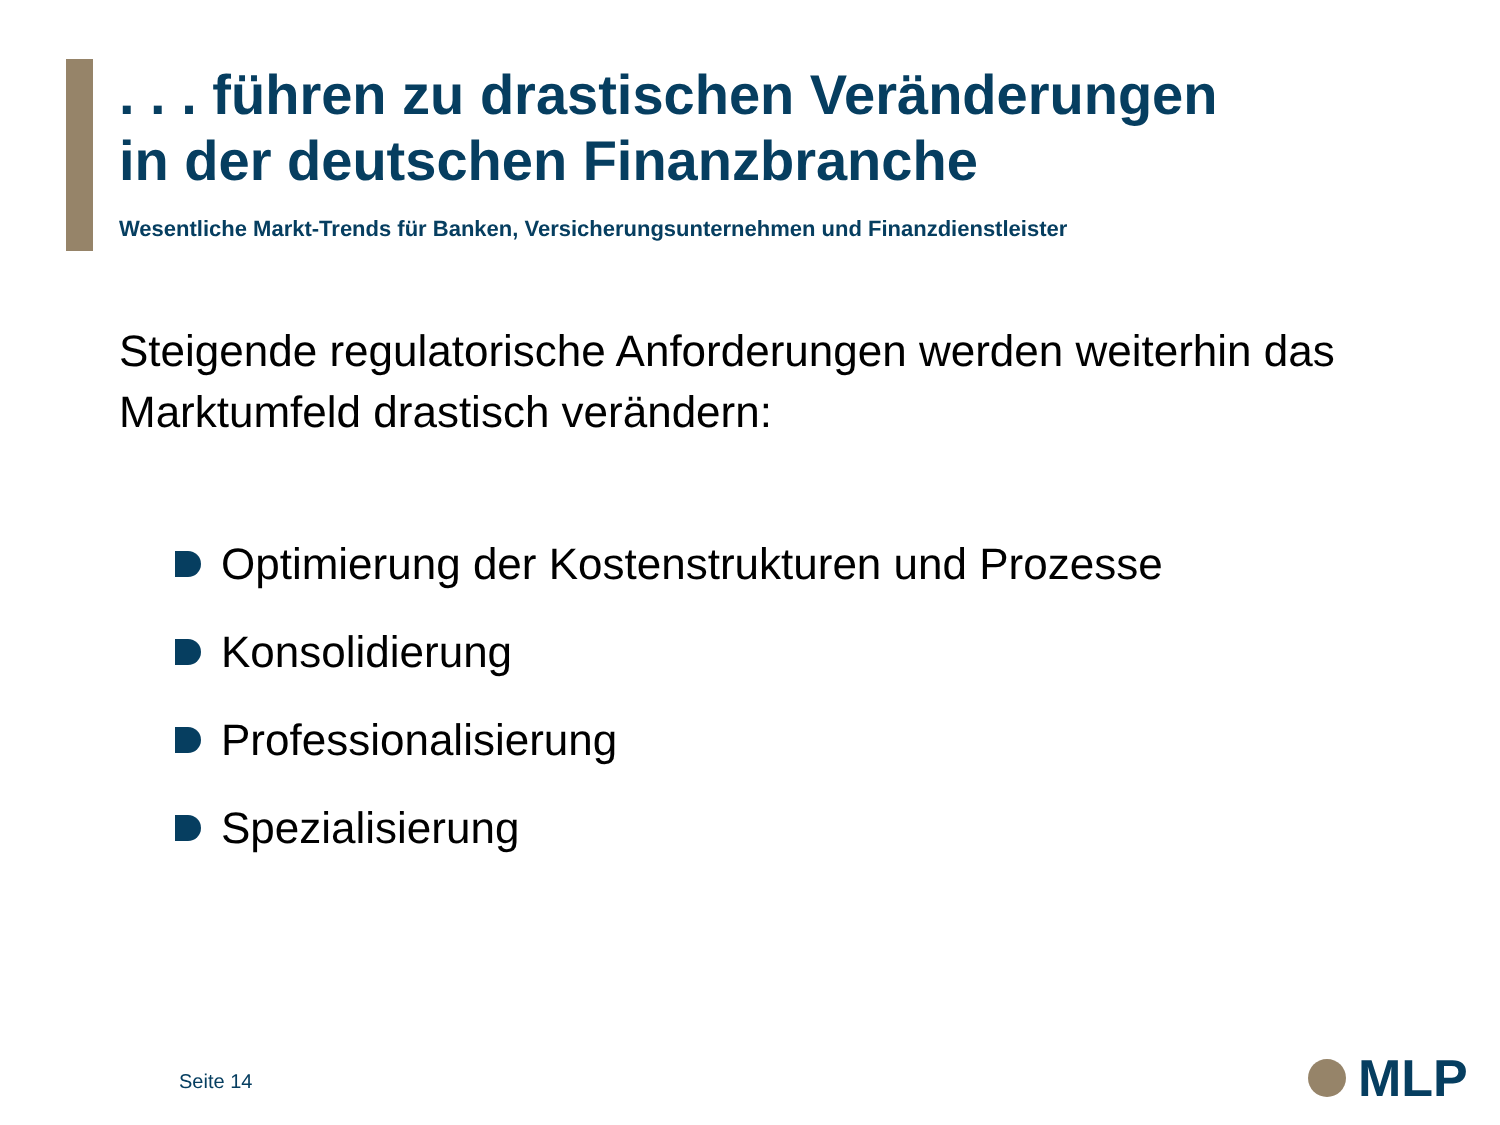. . . führen zu drastischen Veränderungen
in der deutschen Finanzbranche
Wesentliche Markt-Trends für Banken, Versicherungsunternehmen und Finanzdienstleister
Steigende regulatorische Anforderungen werden weiterhin das
Marktumfeld drastisch verändern:
Optimierung der Kostenstrukturen und Prozesse
Konsolidierung
Professionalisierung
Spezialisierung
Seite 14 MLP